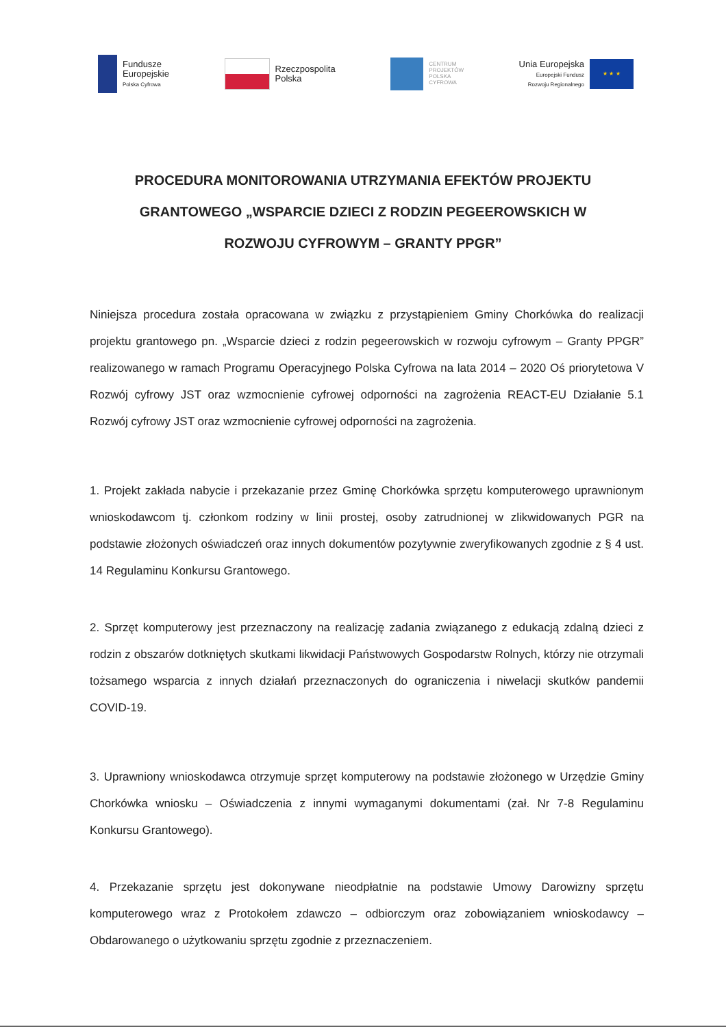Fundusze
Europejskie
Polska Cyfrowa
Rzeczpospolita
Polska
CENTRUM
PROJEKTÓW
POLSKA
CYFROWA
Unia Europejska
Europejski Fundusz
Rozwoju Regionalnego
★ ★ ★
PROCEDURA MONITOROWANIA UTRZYMANIA EFEKTÓW PROJEKTU GRANTOWEGO „WSPARCIE DZIECI Z RODZIN PEGEEROWSKICH W ROZWOJU CYFROWYM – GRANTY PPGR”
Niniejsza procedura została opracowana w związku z przystąpieniem Gminy Chorkówka do realizacji projektu grantowego pn. „Wsparcie dzieci z rodzin pegeerowskich w rozwoju cyfrowym – Granty PPGR” realizowanego w ramach Programu Operacyjnego Polska Cyfrowa na lata 2014 – 2020 Oś priorytetowa V Rozwój cyfrowy JST oraz wzmocnienie cyfrowej odporności na zagrożenia REACT-EU Działanie 5.1 Rozwój cyfrowy JST oraz wzmocnienie cyfrowej odporności na zagrożenia.
1. Projekt zakłada nabycie i przekazanie przez Gminę Chorkówka sprzętu komputerowego uprawnionym wnioskodawcom tj. członkom rodziny w linii prostej, osoby zatrudnionej w zlikwidowanych PGR na podstawie złożonych oświadczeń oraz innych dokumentów pozytywnie zweryfikowanych zgodnie z § 4 ust. 14 Regulaminu Konkursu Grantowego.
2. Sprzęt komputerowy jest przeznaczony na realizację zadania związanego z edukacją zdalną dzieci z rodzin z obszarów dotkniętych skutkami likwidacji Państwowych Gospodarstw Rolnych, którzy nie otrzymali tożsamego wsparcia z innych działań przeznaczonych do ograniczenia i niwelacji skutków pandemii COVID-19.
3. Uprawniony wnioskodawca otrzymuje sprzęt komputerowy na podstawie złożonego w Urzędzie Gminy Chorkówka wniosku – Oświadczenia z innymi wymaganymi dokumentami (zał. Nr 7-8 Regulaminu Konkursu Grantowego).
4. Przekazanie sprzętu jest dokonywane nieodpłatnie na podstawie Umowy Darowizny sprzętu komputerowego wraz z Protokołem zdawczo – odbiorczym oraz zobowiązaniem wnioskodawcy – Obdarowanego o użytkowaniu sprzętu zgodnie z przeznaczeniem.